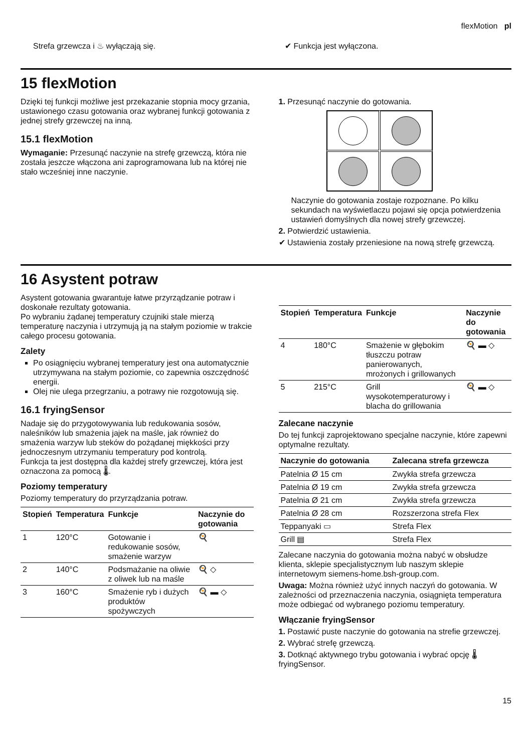flexMotion pl
Strefa grzewcza i ♨ wyłączają się.
✔ Funkcja jest wyłączona.
15 flexMotion
Dzięki tej funkcji możliwe jest przekazanie stopnia mocy grzania, ustawionego czasu gotowania oraz wybranej funkcji gotowania z jednej strefy grzewczej na inną.
15.1 flexMotion
Wymaganie: Przesunąć naczynie na strefę grzewczą, która nie została jeszcze włączona ani zaprogramowana lub na której nie stało wcześniej inne naczynie.
1. Przesunąć naczynie do gotowania.
Naczynie do gotowania zostaje rozpoznane. Po kilku sekundach na wyświetlaczu pojawi się opcja potwierdzenia ustawień domyślnych dla nowej strefy grzewczej.
2. Potwierdzić ustawienia.
✔ Ustawienia zostały przeniesione na nową strefę grzewczą.
16 Asystent potraw
Asystent gotowania gwarantuje łatwe przyrządzanie potraw i doskonałe rezultaty gotowania.
Po wybraniu żądanej temperatury czujniki stale mierzą temperaturę naczynia i utrzymują ją na stałym poziomie w trakcie całego procesu gotowania.
Zalety
Po osiągnięciu wybranej temperatury jest ona automatycznie utrzymywana na stałym poziomie, co zapewnia oszczędność energii.
Olej nie ulega przegrzaniu, a potrawy nie rozgotowują się.
16.1 fryingSensor
Nadaje się do przygotowywania lub redukowania sosów, naleśników lub smażenia jajek na maśle, jak również do smażenia warzyw lub steków do pożądanej miękkości przy jednoczesnym utrzymaniu temperatury pod kontrolą.
Funkcja ta jest dostępna dla każdej strefy grzewczej, która jest oznaczona za pomocą 🌡.
Poziomy temperatury
Poziomy temperatury do przyrządzania potraw.
| Stopień | Temperatura | Funkcje | Naczynie do gotowania |
| --- | --- | --- | --- |
| 1 | 120°C | Gotowanie i redukowanie sosów, smażenie warzyw | 🍳 |
| 2 | 140°C | Podsmażanie na oliwie z oliwek lub na maśle | 🍳 ◇ |
| 3 | 160°C | Smażenie ryb i dużych produktów spożywczych | 🍳 ▬ ◇ |
| Stopień | Temperatura | Funkcje | Naczynie do gotowania |
| --- | --- | --- | --- |
| 4 | 180°C | Smażenie w głębokim tłuszczu potraw panierowanych, mrożonych i grillowanych | 🍳 ▬ ◇ |
| 5 | 215°C | Grill wysokotemperaturowy i blacha do grillowania | 🍳 ▬ ◇ |
Zalecane naczynie
Do tej funkcji zaprojektowano specjalne naczynie, które zapewni optymalne rezultaty.
| Naczynie do gotowania | Zalecana strefa grzewcza |
| --- | --- |
| Patelnia Ø 15 cm | Zwykła strefa grzewcza |
| Patelnia Ø 19 cm | Zwykła strefa grzewcza |
| Patelnia Ø 21 cm | Zwykła strefa grzewcza |
| Patelnia Ø 28 cm | Rozszerzona strefa Flex |
| Teppanyaki ▭ | Strefa Flex |
| Grill ▤ | Strefa Flex |
Zalecane naczynia do gotowania można nabyć w obsłudze klienta, sklepie specjalistycznym lub naszym sklepie internetowym siemens-home.bsh-group.com.
Uwaga: Można również użyć innych naczyń do gotowania. W zależności od przeznaczenia naczynia, osiągnięta temperatura może odbiegać od wybranego poziomu temperatury.
Włączanie fryingSensor
1. Postawić puste naczynie do gotowania na strefie grzewczej.
2. Wybrać strefę grzewczą.
3. Dotknąć aktywnego trybu gotowania i wybrać opcję 🌡 fryingSensor.
15